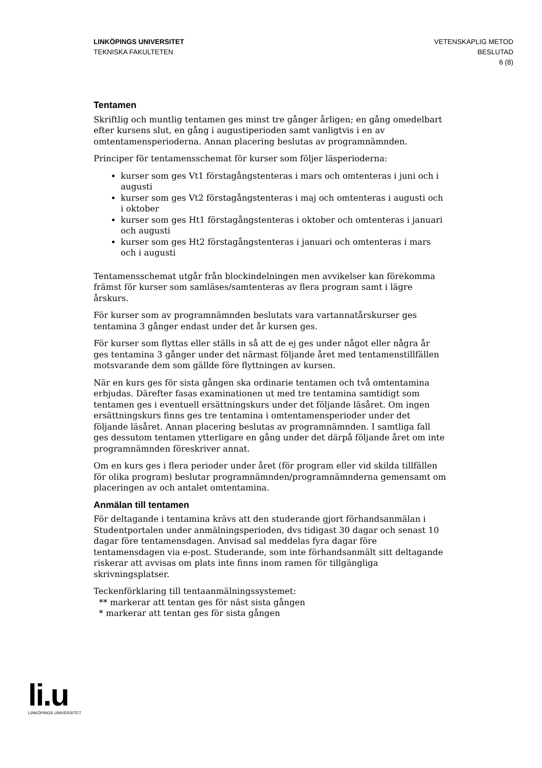LINKÖPINGS UNIVERSITET
TEKNISKA FAKULTETEN
VETENSKAPLIG METOD
BESLUTAD
6 (8)
Tentamen
Skriftlig och muntlig tentamen ges minst tre gånger årligen; en gång omedelbart efter kursens slut, en gång i augustiperioden samt vanligtvis i en av omtentamensperioderna. Annan placering beslutas av programnämnden.
Principer för tentamensschemat för kurser som följer läsperioderna:
kurser som ges Vt1 förstagångstenteras i mars och omtenteras i juni och i augusti
kurser som ges Vt2 förstagångstenteras i maj och omtenteras i augusti och i oktober
kurser som ges Ht1 förstagångstenteras i oktober och omtenteras i januari och augusti
kurser som ges Ht2 förstagångstenteras i januari och omtenteras i mars och i augusti
Tentamensschemat utgår från blockindelningen men avvikelser kan förekomma främst för kurser som samläses/samtenteras av flera program samt i lägre årskurs.
För kurser som av programnämnden beslutats vara vartannatårskurser ges tentamina 3 gånger endast under det år kursen ges.
För kurser som flyttas eller ställs in så att de ej ges under något eller några år ges tentamina 3 gånger under det närmast följande året med tentamenstillfällen motsvarande dem som gällde före flyttningen av kursen.
När en kurs ges för sista gången ska ordinarie tentamen och två omtentamina erbjudas. Därefter fasas examinationen ut med tre tentamina samtidigt som tentamen ges i eventuell ersättningskurs under det följande läsåret. Om ingen ersättningskurs finns ges tre tentamina i omtentamensperioder under det följande läsåret. Annan placering beslutas av programnämnden. I samtliga fall ges dessutom tentamen ytterligare en gång under det därpå följande året om inte programnämnden föreskriver annat.
Om en kurs ges i flera perioder under året (för program eller vid skilda tillfällen för olika program) beslutar programnämnden/programnämnderna gemensamt om placeringen av och antalet omtentamina.
Anmälan till tentamen
För deltagande i tentamina krävs att den studerande gjort förhandsanmälan i Studentportalen under anmälningsperioden, dvs tidigast 30 dagar och senast 10 dagar före tentamensdagen. Anvisad sal meddelas fyra dagar före tentamensdagen via e-post. Studerande, som inte förhandsanmält sitt deltagande riskerar att avvisas om plats inte finns inom ramen för tillgängliga skrivningsplatser.
Teckenförklaring till tentaanmälningssystemet:
** markerar att tentan ges för näst sista gången
* markerar att tentan ges för sista gången
li.u
LINKÖPINGS UNIVERSITET